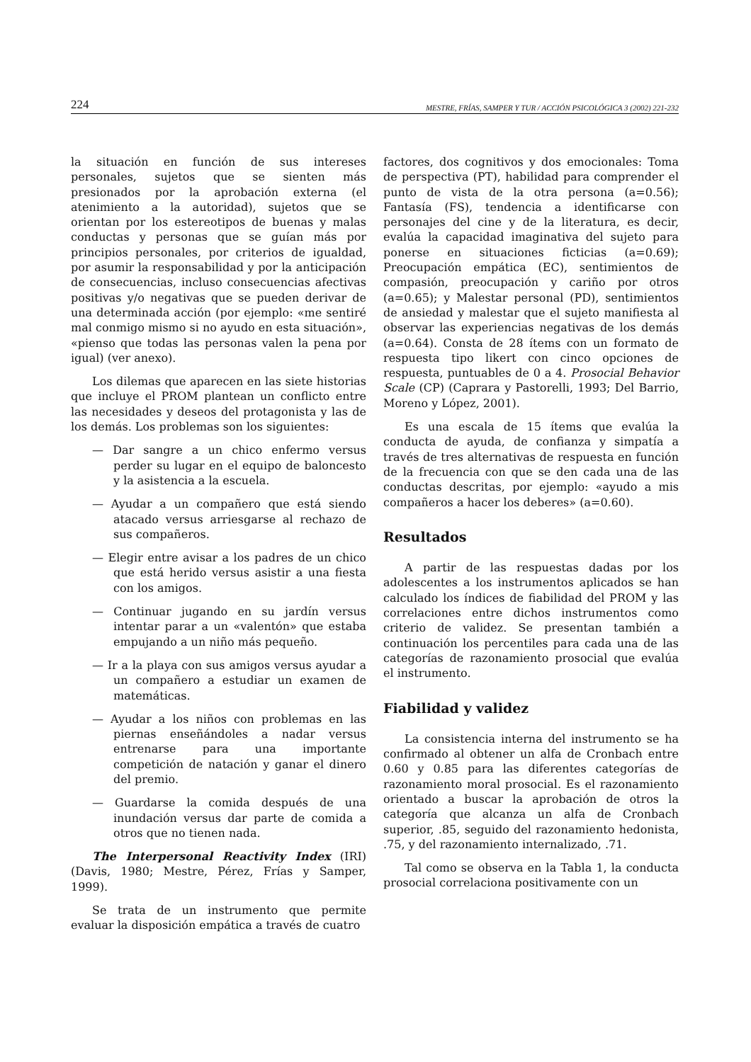224 MESTRE, FRÍAS, SAMPER Y TUR / ACCIÓN PSICOLÓGICA 3 (2002) 221-232
la situación en función de sus intereses personales, sujetos que se sienten más presionados por la aprobación externa (el atenimiento a la autoridad), sujetos que se orientan por los estereotipos de buenas y malas conductas y personas que se guían más por principios personales, por criterios de igualdad, por asumir la responsabilidad y por la anticipación de consecuencias, incluso consecuencias afectivas positivas y/o negativas que se pueden derivar de una determinada acción (por ejemplo: «me sentiré mal conmigo mismo si no ayudo en esta situación», «pienso que todas las personas valen la pena por igual) (ver anexo).
Los dilemas que aparecen en las siete historias que incluye el PROM plantean un conflicto entre las necesidades y deseos del protagonista y las de los demás. Los problemas son los siguientes:
— Dar sangre a un chico enfermo versus perder su lugar en el equipo de baloncesto y la asistencia a la escuela.
— Ayudar a un compañero que está siendo atacado versus arriesgarse al rechazo de sus compañeros.
— Elegir entre avisar a los padres de un chico que está herido versus asistir a una fiesta con los amigos.
— Continuar jugando en su jardín versus intentar parar a un «valentón» que estaba empujando a un niño más pequeño.
— Ir a la playa con sus amigos versus ayudar a un compañero a estudiar un examen de matemáticas.
— Ayudar a los niños con problemas en las piernas enseñándoles a nadar versus entrenarse para una importante competición de natación y ganar el dinero del premio.
— Guardarse la comida después de una inundación versus dar parte de comida a otros que no tienen nada.
The Interpersonal Reactivity Index (IRI) (Davis, 1980; Mestre, Pérez, Frías y Samper, 1999).
Se trata de un instrumento que permite evaluar la disposición empática a través de cuatro
factores, dos cognitivos y dos emocionales: Toma de perspectiva (PT), habilidad para comprender el punto de vista de la otra persona (a=0.56); Fantasía (FS), tendencia a identificarse con personajes del cine y de la literatura, es decir, evalúa la capacidad imaginativa del sujeto para ponerse en situaciones ficticias (a=0.69); Preocupación empática (EC), sentimientos de compasión, preocupación y cariño por otros (a=0.65); y Malestar personal (PD), sentimientos de ansiedad y malestar que el sujeto manifiesta al observar las experiencias negativas de los demás (a=0.64). Consta de 28 ítems con un formato de respuesta tipo likert con cinco opciones de respuesta, puntuables de 0 a 4. Prosocial Behavior Scale (CP) (Caprara y Pastorelli, 1993; Del Barrio, Moreno y López, 2001).
Es una escala de 15 ítems que evalúa la conducta de ayuda, de confianza y simpatía a través de tres alternativas de respuesta en función de la frecuencia con que se den cada una de las conductas descritas, por ejemplo: «ayudo a mis compañeros a hacer los deberes» (a=0.60).
Resultados
A partir de las respuestas dadas por los adolescentes a los instrumentos aplicados se han calculado los índices de fiabilidad del PROM y las correlaciones entre dichos instrumentos como criterio de validez. Se presentan también a continuación los percentiles para cada una de las categorías de razonamiento prosocial que evalúa el instrumento.
Fiabilidad y validez
La consistencia interna del instrumento se ha confirmado al obtener un alfa de Cronbach entre 0.60 y 0.85 para las diferentes categorías de razonamiento moral prosocial. Es el razonamiento orientado a buscar la aprobación de otros la categoría que alcanza un alfa de Cronbach superior, .85, seguido del razonamiento hedonista, .75, y del razonamiento internalizado, .71.
Tal como se observa en la Tabla 1, la conducta prosocial correlaciona positivamente con un